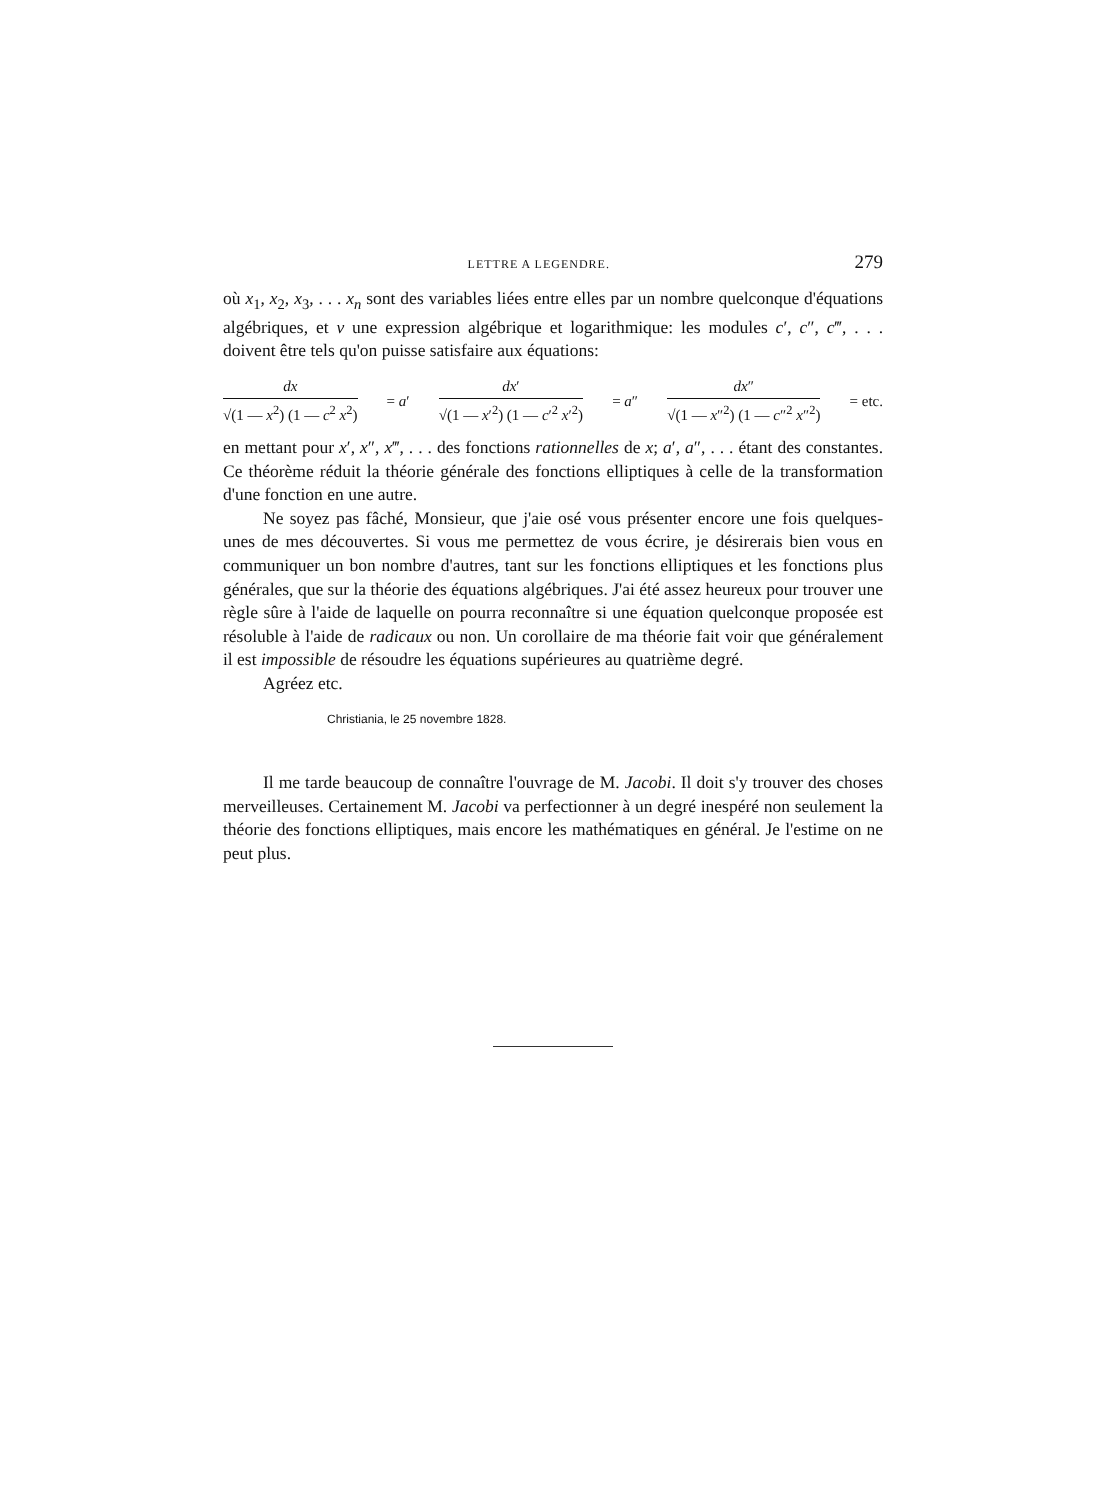LETTRE A LEGENDRE. 279
où x<sub>1</sub>, x<sub>2</sub>, x<sub>3</sub>, . . . x<sub>n</sub> sont des variables liées entre elles par un nombre quelconque d'équations algébriques, et v une expression algébrique et logarithmique: les modules c′, c″, c‴, . . . doivent être tels qu'on puisse satisfaire aux équations:
dx √(1 — x<sup>2</sup>) (1 — c<sup>2</sup> x<sup>2</sup>) = a′ dx′ √(1 — x′<sup>2</sup>) (1 — c′<sup>2</sup> x′<sup>2</sup>) = a″ dx″ √(1 — x″<sup>2</sup>) (1 — c″<sup>2</sup> x″<sup>2</sup>) = etc.
en mettant pour x′, x″, x‴, . . . des fonctions rationnelles de x; a′, a″, . . . étant des constantes. Ce théorème réduit la théorie générale des fonctions elliptiques à celle de la transformation d'une fonction en une autre.
Ne soyez pas fâché, Monsieur, que j'aie osé vous présenter encore une fois quelques-unes de mes découvertes. Si vous me permettez de vous écrire, je désirerais bien vous en communiquer un bon nombre d'autres, tant sur les fonctions elliptiques et les fonctions plus générales, que sur la théorie des équations algébriques. J'ai été assez heureux pour trouver une règle sûre à l'aide de laquelle on pourra reconnaître si une équation quelconque proposée est résoluble à l'aide de radicaux ou non. Un corollaire de ma théorie fait voir que généralement il est impossible de résoudre les équations supérieures au quatrième degré.
Agréez etc.
Christiania, le 25 novembre 1828.
Il me tarde beaucoup de connaître l'ouvrage de M. Jacobi. Il doit s'y trouver des choses merveilleuses. Certainement M. Jacobi va perfectionner à un degré inespéré non seulement la théorie des fonctions elliptiques, mais encore les mathématiques en général. Je l'estime on ne peut plus.